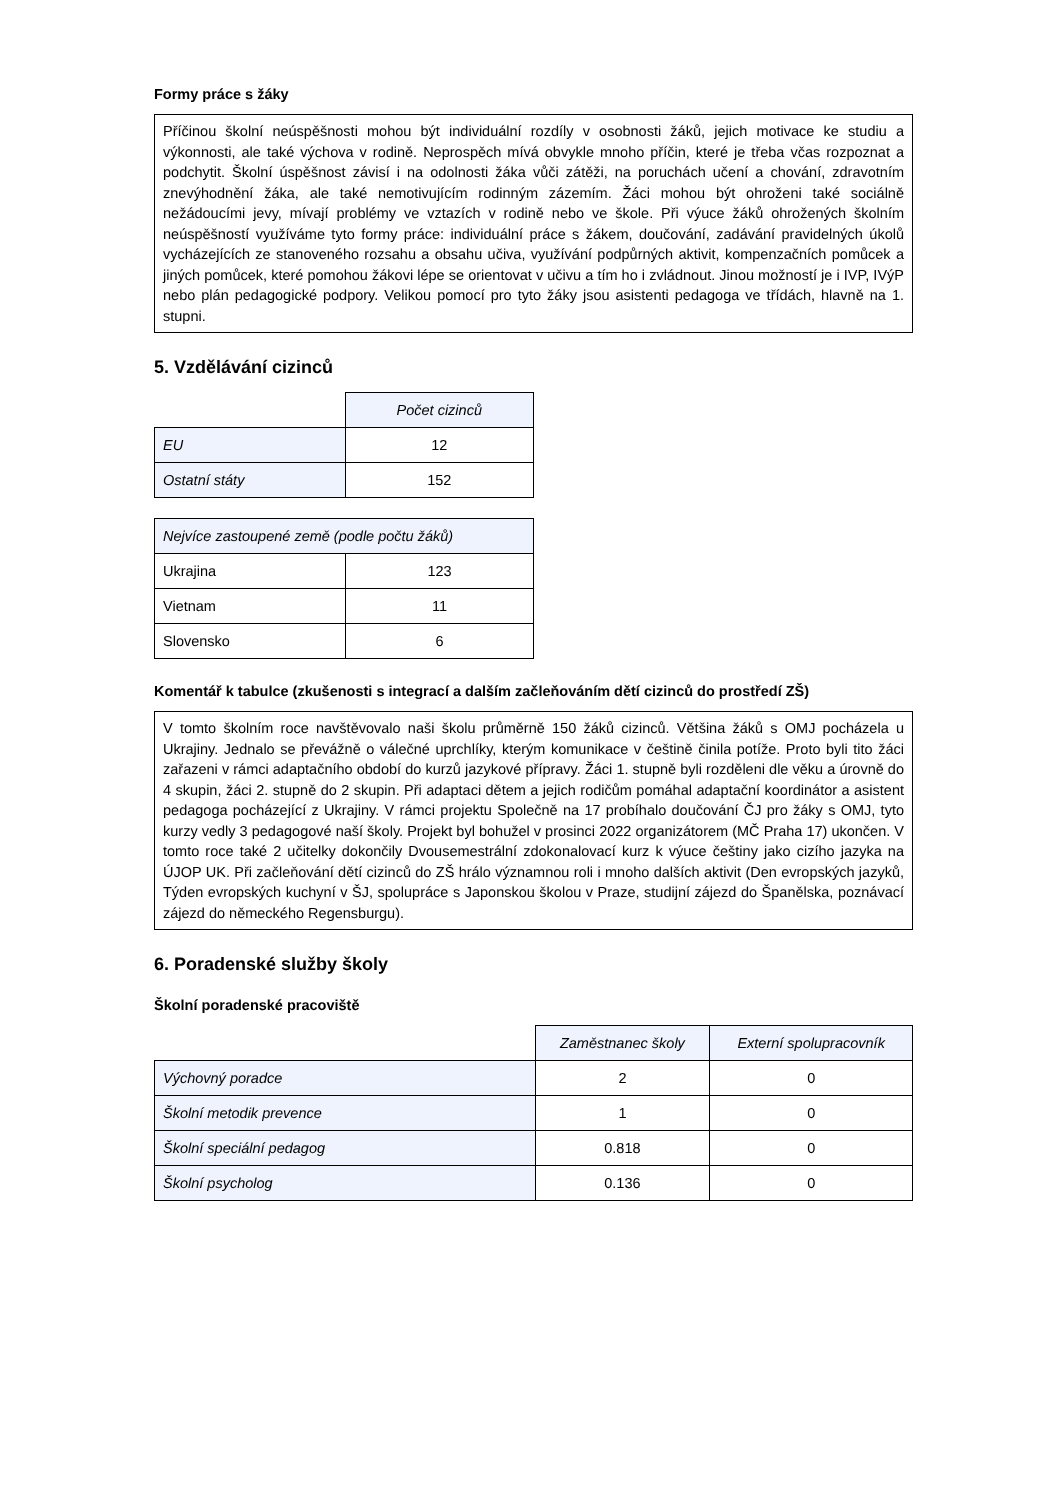Formy práce s žáky
Příčinou školní neúspěšnosti mohou být individuální rozdíly v osobnosti žáků, jejich motivace ke studiu a výkonnosti, ale také výchova v rodině. Neprospěch mívá obvykle mnoho příčin, které je třeba včas rozpoznat a podchytit. Školní úspěšnost závisí i na odolnosti žáka vůči zátěži, na poruchách učení a chování, zdravotním znevýhodnění žáka, ale také nemotivujícím rodinným zázemím. Žáci mohou být ohroženi také sociálně nežádoucími jevy, mívají problémy ve vztazích v rodině nebo ve škole. Při výuce žáků ohrožených školním neúspěšností využíváme tyto formy práce: individuální práce s žákem, doučování, zadávání pravidelných úkolů vycházejících ze stanoveného rozsahu a obsahu učiva, využívání podpůrných aktivit, kompenzačních pomůcek a jiných pomůcek, které pomohou žákovi lépe se orientovat v učivu a tím ho i zvládnout. Jinou možností je i IVP, IVýP nebo plán pedagogické podpory. Velikou pomocí pro tyto žáky jsou asistenti pedagoga ve třídách, hlavně na 1. stupni.
5. Vzdělávání cizinců
| | Počet cizinců |
| EU | 12 |
| Ostatní státy | 152 |
| Nejvíce zastoupené země (podle počtu žáků) | |
| --- | --- |
| Ukrajina | 123 |
| Vietnam | 11 |
| Slovensko | 6 |
Komentář k tabulce (zkušenosti s integrací a dalším začleňováním dětí cizinců do prostředí ZŠ)
V tomto školním roce navštěvovalo naši školu průměrně 150 žáků cizinců. Většina žáků s OMJ pocházela u Ukrajiny. Jednalo se převážně o válečné uprchlíky, kterým komunikace v češtině činila potíže. Proto byli tito žáci zařazeni v rámci adaptačního období do kurzů jazykové přípravy. Žáci 1. stupně byli rozděleni dle věku a úrovně do 4 skupin, žáci 2. stupně do 2 skupin. Při adaptaci dětem a jejich rodičům pomáhal adaptační koordinátor a asistent pedagoga pocházející z Ukrajiny. V rámci projektu Společně na 17 probíhalo doučování ČJ pro žáky s OMJ, tyto kurzy vedly 3 pedagogové naší školy. Projekt byl bohužel v prosinci 2022 organizátorem (MČ Praha 17) ukončen. V tomto roce také 2 učitelky dokončily Dvousemestrální zdokonalovací kurz k výuce češtiny jako cizího jazyka na ÚJOP UK. Při začleňování dětí cizinců do ZŠ hrálo významnou roli i mnoho dalších aktivit (Den evropských jazyků, Týden evropských kuchyní v ŠJ, spolupráce s Japonskou školou v Praze, studijní zájezd do Španělska, poznávací zájezd do německého Regensburgu).
6. Poradenské služby školy
Školní poradenské pracoviště
| | Zaměstnanec školy | Externí spolupracovník |
| Výchovný poradce | 2 | 0 |
| Školní metodik prevence | 1 | 0 |
| Školní speciální pedagog | 0.818 | 0 |
| Školní psycholog | 0.136 | 0 |